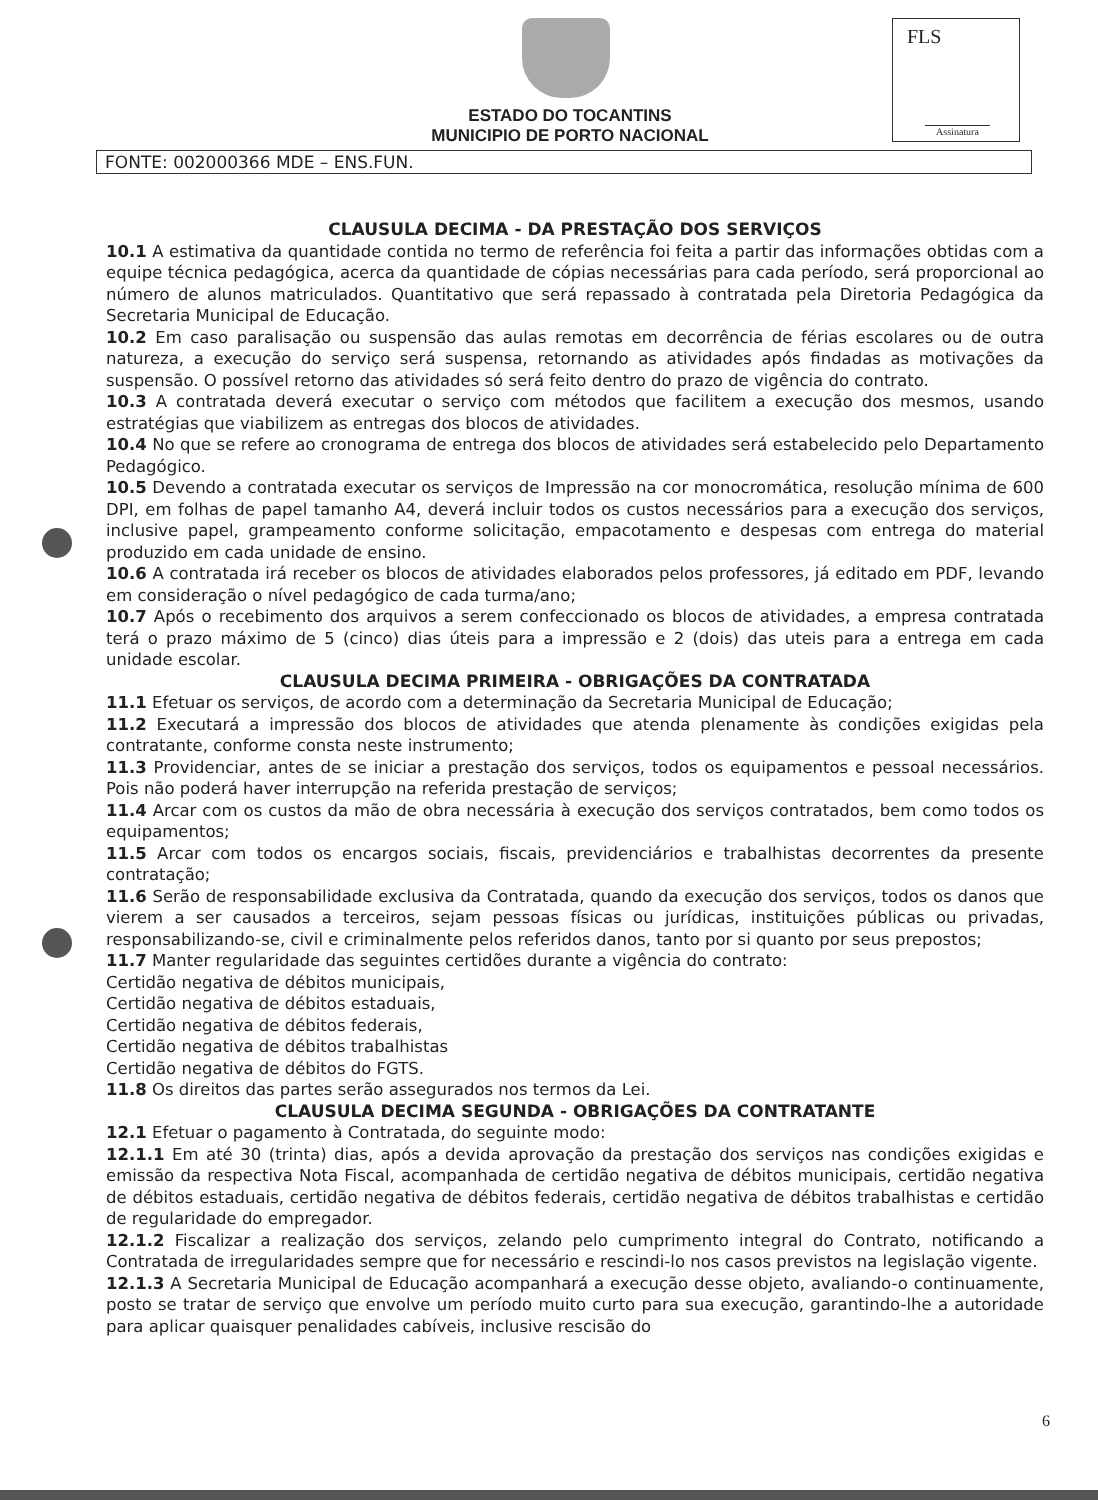ESTADO DO TOCANTINS
MUNICIPIO DE PORTO NACIONAL
FLS
Assinatura
FONTE: 002000366 MDE – ENS.FUN.
CLAUSULA DECIMA - DA PRESTAÇÃO DOS SERVIÇOS
10.1 A estimativa da quantidade contida no termo de referência foi feita a partir das informações obtidas com a equipe técnica pedagógica, acerca da quantidade de cópias necessárias para cada período, será proporcional ao número de alunos matriculados. Quantitativo que será repassado à contratada pela Diretoria Pedagógica da Secretaria Municipal de Educação.
10.2 Em caso paralisação ou suspensão das aulas remotas em decorrência de férias escolares ou de outra natureza, a execução do serviço será suspensa, retornando as atividades após findadas as motivações da suspensão. O possível retorno das atividades só será feito dentro do prazo de vigência do contrato.
10.3 A contratada deverá executar o serviço com métodos que facilitem a execução dos mesmos, usando estratégias que viabilizem as entregas dos blocos de atividades.
10.4 No que se refere ao cronograma de entrega dos blocos de atividades será estabelecido pelo Departamento Pedagógico.
10.5 Devendo a contratada executar os serviços de Impressão na cor monocromática, resolução mínima de 600 DPI, em folhas de papel tamanho A4, deverá incluir todos os custos necessários para a execução dos serviços, inclusive papel, grampeamento conforme solicitação, empacotamento e despesas com entrega do material produzido em cada unidade de ensino.
10.6 A contratada irá receber os blocos de atividades elaborados pelos professores, já editado em PDF, levando em consideração o nível pedagógico de cada turma/ano;
10.7 Após o recebimento dos arquivos a serem confeccionado os blocos de atividades, a empresa contratada terá o prazo máximo de 5 (cinco) dias úteis para a impressão e 2 (dois) das uteis para a entrega em cada unidade escolar.
CLAUSULA DECIMA PRIMEIRA - OBRIGAÇÕES DA CONTRATADA
11.1 Efetuar os serviços, de acordo com a determinação da Secretaria Municipal de Educação;
11.2 Executará a impressão dos blocos de atividades que atenda plenamente às condições exigidas pela contratante, conforme consta neste instrumento;
11.3 Providenciar, antes de se iniciar a prestação dos serviços, todos os equipamentos e pessoal necessários. Pois não poderá haver interrupção na referida prestação de serviços;
11.4 Arcar com os custos da mão de obra necessária à execução dos serviços contratados, bem como todos os equipamentos;
11.5 Arcar com todos os encargos sociais, fiscais, previdenciários e trabalhistas decorrentes da presente contratação;
11.6 Serão de responsabilidade exclusiva da Contratada, quando da execução dos serviços, todos os danos que vierem a ser causados a terceiros, sejam pessoas físicas ou jurídicas, instituições públicas ou privadas, responsabilizando-se, civil e criminalmente pelos referidos danos, tanto por si quanto por seus prepostos;
11.7 Manter regularidade das seguintes certidões durante a vigência do contrato:
Certidão negativa de débitos municipais,
Certidão negativa de débitos estaduais,
Certidão negativa de débitos federais,
Certidão negativa de débitos trabalhistas
Certidão negativa de débitos do FGTS.
11.8 Os direitos das partes serão assegurados nos termos da Lei.
CLAUSULA DECIMA SEGUNDA - OBRIGAÇÕES DA CONTRATANTE
12.1 Efetuar o pagamento à Contratada, do seguinte modo:
12.1.1 Em até 30 (trinta) dias, após a devida aprovação da prestação dos serviços nas condições exigidas e emissão da respectiva Nota Fiscal, acompanhada de certidão negativa de débitos municipais, certidão negativa de débitos estaduais, certidão negativa de débitos federais, certidão negativa de débitos trabalhistas e certidão de regularidade do empregador.
12.1.2 Fiscalizar a realização dos serviços, zelando pelo cumprimento integral do Contrato, notificando a Contratada de irregularidades sempre que for necessário e rescindi-lo nos casos previstos na legislação vigente.
12.1.3 A Secretaria Municipal de Educação acompanhará a execução desse objeto, avaliando-o continuamente, posto se tratar de serviço que envolve um período muito curto para sua execução, garantindo-lhe a autoridade para aplicar quaisquer penalidades cabíveis, inclusive rescisão do
6